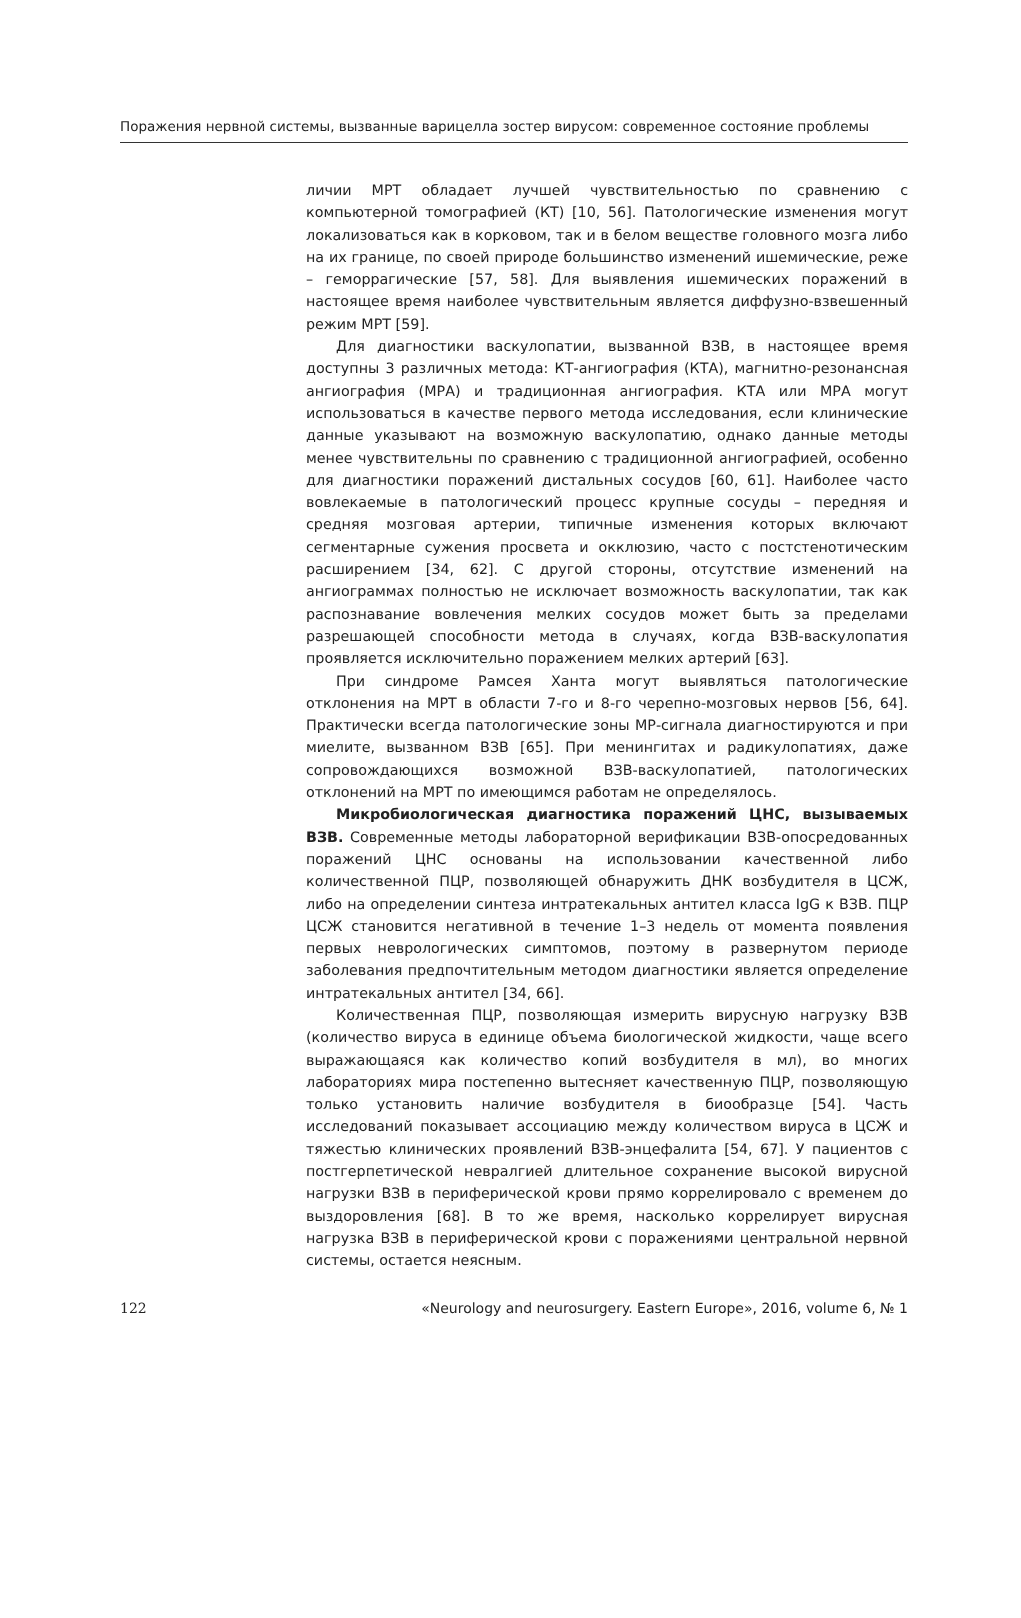Поражения нервной системы, вызванные варицелла зостер вирусом: современное состояние проблемы
личии МРТ обладает лучшей чувствительностью по сравнению с компьютерной томографией (КТ) [10, 56]. Патологические изменения могут локализоваться как в корковом, так и в белом веществе головного мозга либо на их границе, по своей природе большинство изменений ишемические, реже – геморрагические [57, 58]. Для выявления ишемических поражений в настоящее время наиболее чувствительным является диффузно-взвешенный режим МРТ [59].
Для диагностики васкулопатии, вызванной ВЗВ, в настоящее время доступны 3 различных метода: КТ-ангиография (КТА), магнитно-резонансная ангиография (МРА) и традиционная ангиография. КТА или МРА могут использоваться в качестве первого метода исследования, если клинические данные указывают на возможную васкулопатию, однако данные методы менее чувствительны по сравнению с традиционной ангиографией, особенно для диагностики поражений дистальных сосудов [60, 61]. Наиболее часто вовлекаемые в патологический процесс крупные сосуды – передняя и средняя мозговая артерии, типичные изменения которых включают сегментарные сужения просвета и окклюзию, часто с постстенотическим расширением [34, 62]. С другой стороны, отсутствие изменений на ангиограммах полностью не исключает возможность васкулопатии, так как распознавание вовлечения мелких сосудов может быть за пределами разрешающей способности метода в случаях, когда ВЗВ-васкулопатия проявляется исключительно поражением мелких артерий [63].
При синдроме Рамсея Ханта могут выявляться патологические отклонения на МРТ в области 7-го и 8-го черепно-мозговых нервов [56, 64]. Практически всегда патологические зоны МР-сигнала диагностируются и при миелите, вызванном ВЗВ [65]. При менингитах и радикулопатиях, даже сопровождающихся возможной ВЗВ-васкулопатией, патологических отклонений на МРТ по имеющимся работам не определялось.
Микробиологическая диагностика поражений ЦНС, вызываемых ВЗВ. Современные методы лабораторной верификации ВЗВ-опосредованных поражений ЦНС основаны на использовании качественной либо количественной ПЦР, позволяющей обнаружить ДНК возбудителя в ЦСЖ, либо на определении синтеза интратекальных антител класса IgG к ВЗВ. ПЦР ЦСЖ становится негативной в течение 1–3 недель от момента появления первых неврологических симптомов, поэтому в развернутом периоде заболевания предпочтительным методом диагностики является определение интратекальных антител [34, 66].
Количественная ПЦР, позволяющая измерить вирусную нагрузку ВЗВ (количество вируса в единице объема биологической жидкости, чаще всего выражающаяся как количество копий возбудителя в мл), во многих лабораториях мира постепенно вытесняет качественную ПЦР, позволяющую только установить наличие возбудителя в биообразце [54]. Часть исследований показывает ассоциацию между количеством вируса в ЦСЖ и тяжестью клинических проявлений ВЗВ-энцефалита [54, 67]. У пациентов с постгерпетической невралгией длительное сохранение высокой вирусной нагрузки ВЗВ в периферической крови прямо коррелировало с временем до выздоровления [68]. В то же время, насколько коррелирует вирусная нагрузка ВЗВ в периферической крови с поражениями центральной нервной системы, остается неясным.
122 «Neurology and neurosurgery. Eastern Europe», 2016, volume 6, № 1